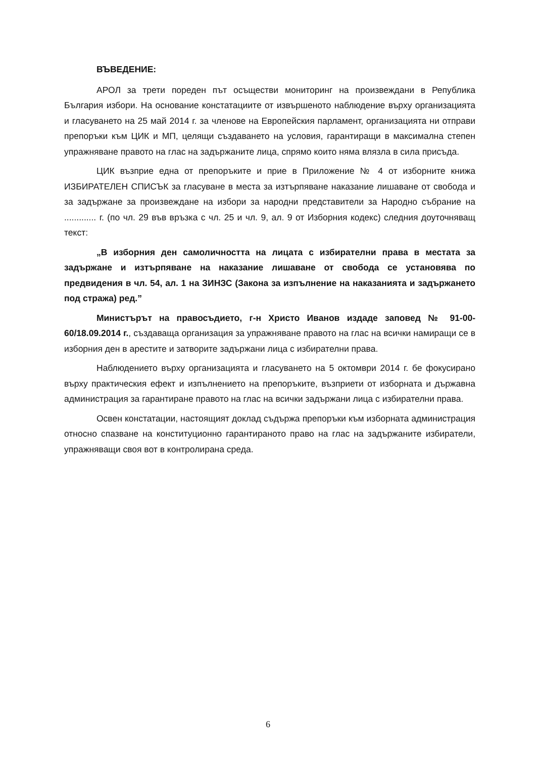ВЪВЕДЕНИЕ:
АРОЛ за трети пореден път осъществи мониторинг на произвеждани в Република България избори. На основание констатациите от извършеното наблюдение върху организацията и гласуването на 25 май 2014 г. за членове на Европейския парламент, организацията ни отправи препоръки към ЦИК и МП, целящи създаването на условия, гарантиращи в максимална степен упражняване правото на глас на задържаните лица, спрямо които няма влязла в сила присъда.
ЦИК възприе една от препоръките и прие в Приложение № 4 от изборните книжа ИЗБИРАТЕЛЕН СПИСЪК за гласуване в места за изтърпяване наказание лишаване от свобода и за задържане за произвеждане на избори за народни представители за Народно събрание на ............. г. (по чл. 29 във връзка с чл. 25 и чл. 9, ал. 9 от Изборния кодекс) следния доуточняващ текст:
„В изборния ден самоличността на лицата с избирателни права в местата за задържане и изтърпяване на наказание лишаване от свобода се установява по предвидения в чл. 54, ал. 1 на ЗИНЗС (Закона за изпълнение на наказанията и задържането под стража) ред.”
Министърът на правосъдието, г-н Христо Иванов издаде заповед № 91-00-60/18.09.2014 г., създаваща организация за упражняване правото на глас на всички намиращи се в изборния ден в арестите и затворите задържани лица с избирателни права.
Наблюдението върху организацията и гласуването на 5 октомври 2014 г. бе фокусирано върху практическия ефект и изпълнението на препоръките, възприети от изборната и държавна администрация за гарантиране правото на глас на всички задържани лица с избирателни права.
Освен констатации, настоящият доклад съдържа препоръки към изборната администрация относно спазване на конституционно гарантираното право на глас на задържаните избиратели, упражняващи своя вот в контролирана среда.
6